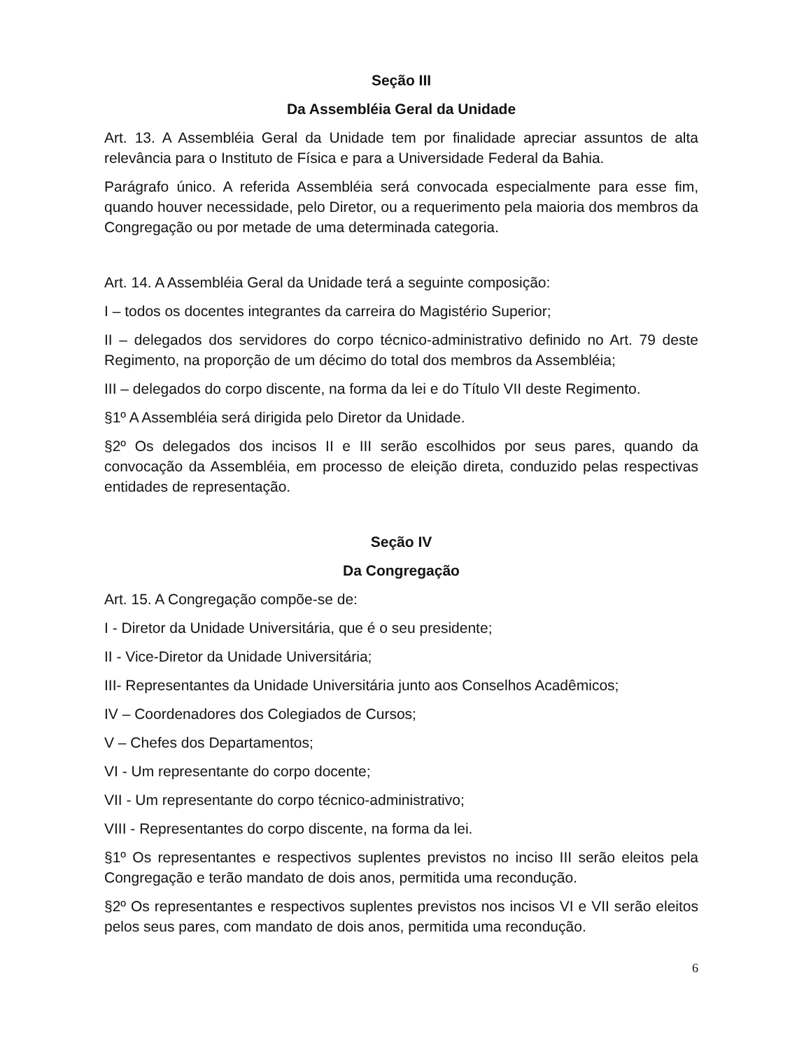Seção III
Da Assembléia Geral da Unidade
Art. 13. A Assembléia Geral da Unidade tem por finalidade apreciar assuntos de alta relevância para o Instituto de Física e para a Universidade Federal da Bahia.
Parágrafo único. A referida Assembléia será convocada especialmente para esse fim, quando houver necessidade, pelo Diretor, ou a requerimento pela maioria dos membros da Congregação ou por metade de uma determinada categoria.
Art. 14. A Assembléia Geral da Unidade terá a seguinte composição:
I – todos os docentes integrantes da carreira do Magistério Superior;
II – delegados dos servidores do corpo técnico-administrativo definido no Art. 79 deste Regimento, na proporção de um décimo do total dos membros da Assembléia;
III – delegados do corpo discente, na forma da lei e do Título VII deste Regimento.
§1º A Assembléia será dirigida pelo Diretor da Unidade.
§2º Os delegados dos incisos II e III serão escolhidos por seus pares, quando da convocação da Assembléia, em processo de eleição direta, conduzido pelas respectivas entidades de representação.
Seção IV
Da Congregação
Art. 15. A Congregação compõe-se de:
I - Diretor da Unidade Universitária, que é o seu presidente;
II - Vice-Diretor da Unidade Universitária;
III- Representantes da Unidade Universitária junto aos Conselhos Acadêmicos;
IV – Coordenadores dos Colegiados de Cursos;
V – Chefes dos Departamentos;
VI - Um representante do corpo docente;
VII - Um representante do corpo técnico-administrativo;
VIII - Representantes do corpo discente, na forma da lei.
§1º Os representantes e respectivos suplentes previstos no inciso III serão eleitos pela Congregação e terão mandato de dois anos, permitida uma recondução.
§2º Os representantes e respectivos suplentes previstos nos incisos VI e VII serão eleitos pelos seus pares, com mandato de dois anos, permitida uma recondução.
6